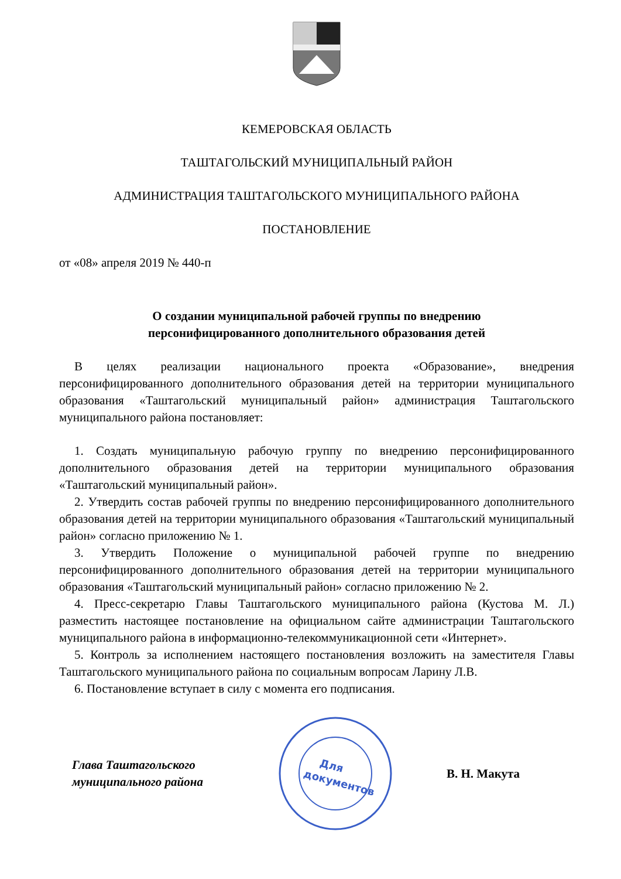КЕМЕРОВСКАЯ ОБЛАСТЬ
ТАШТАГОЛЬСКИЙ МУНИЦИПАЛЬНЫЙ РАЙОН
АДМИНИСТРАЦИЯ ТАШТАГОЛЬСКОГО МУНИЦИПАЛЬНОГО РАЙОНА
ПОСТАНОВЛЕНИЕ
от «08» апреля 2019 № 440-п
О создании муниципальной рабочей группы по внедрению
персонифицированного дополнительного образования детей
В целях реализации национального проекта «Образование», внедрения персонифицированного дополнительного образования детей на территории муниципального образования «Таштагольский муниципальный район» администрация Таштагольского муниципального района постановляет:
1. Создать муниципальную рабочую группу по внедрению персонифицированного дополнительного образования детей на территории муниципального образования «Таштагольский муниципальный район».
2. Утвердить состав рабочей группы по внедрению персонифицированного дополнительного образования детей на территории муниципального образования «Таштагольский муниципальный район» согласно приложению № 1.
3. Утвердить Положение о муниципальной рабочей группе по внедрению персонифицированного дополнительного образования детей на территории муниципального образования «Таштагольский муниципальный район» согласно приложению № 2.
4. Пресс-секретарю Главы Таштагольского муниципального района (Кустова М. Л.) разместить настоящее постановление на официальном сайте администрации Таштагольского муниципального района в информационно-телекоммуникационной сети «Интернет».
5. Контроль за исполнением настоящего постановления возложить на заместителя Главы Таштагольского муниципального района по социальным вопросам Ларину Л.В.
6. Постановление вступает в силу с момента его подписания.
Глава Таштагольского
муниципального района
Для
документов
В. Н. Макута